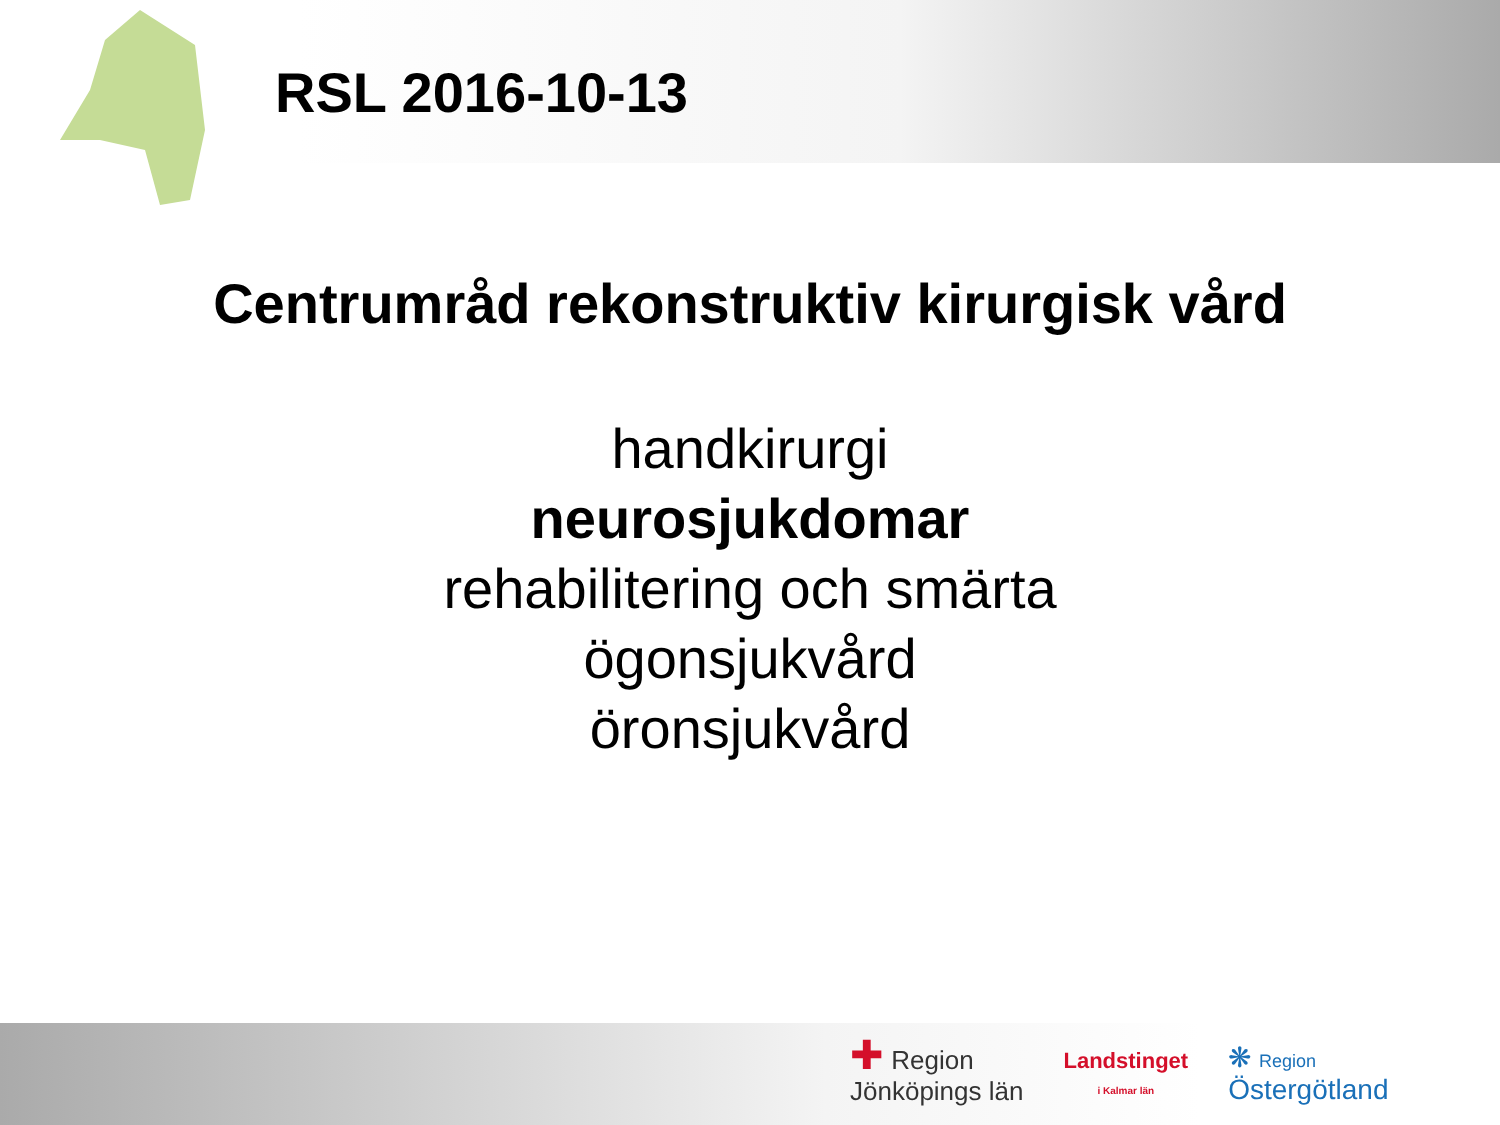RSL 2016-10-13
Centrumråd rekonstruktiv kirurgisk vård
handkirurgi
neurosjukdomar
rehabilitering och smärta
ögonsjukvård
öronsjukvård
✚ Region
Jönköpings län
Landstinget
i Kalmar län
❋ Region
Östergötland